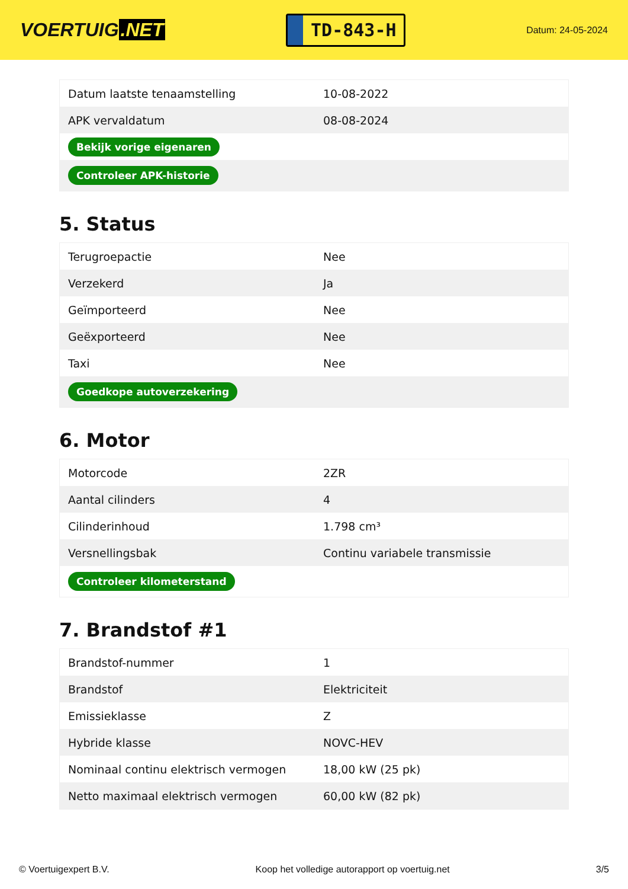VOERTUIG.NET
TD-843-H
Datum: 24-05-2024
| Datum laatste tenaamstelling | 10-08-2022 |
| APK vervaldatum | 08-08-2024 |
| Bekijk vorige eigenaren | |
| Controleer APK-historie | |
5. Status
| Terugroepactie | Nee |
| Verzekerd | Ja |
| Geïmporteerd | Nee |
| Geëxporteerd | Nee |
| Taxi | Nee |
| Goedkope autoverzekering | |
6. Motor
| Motorcode | 2ZR |
| Aantal cilinders | 4 |
| Cilinderinhoud | 1.798 cm³ |
| Versnellingsbak | Continu variabele transmissie |
| Controleer kilometerstand | |
7. Brandstof #1
| Brandstof-nummer | 1 |
| Brandstof | Elektriciteit |
| Emissieklasse | Z |
| Hybride klasse | NOVC-HEV |
| Nominaal continu elektrisch vermogen | 18,00 kW (25 pk) |
| Netto maximaal elektrisch vermogen | 60,00 kW (82 pk) |
© Voertuigexpert B.V. Koop het volledige autorapport op voertuig.net 3/5